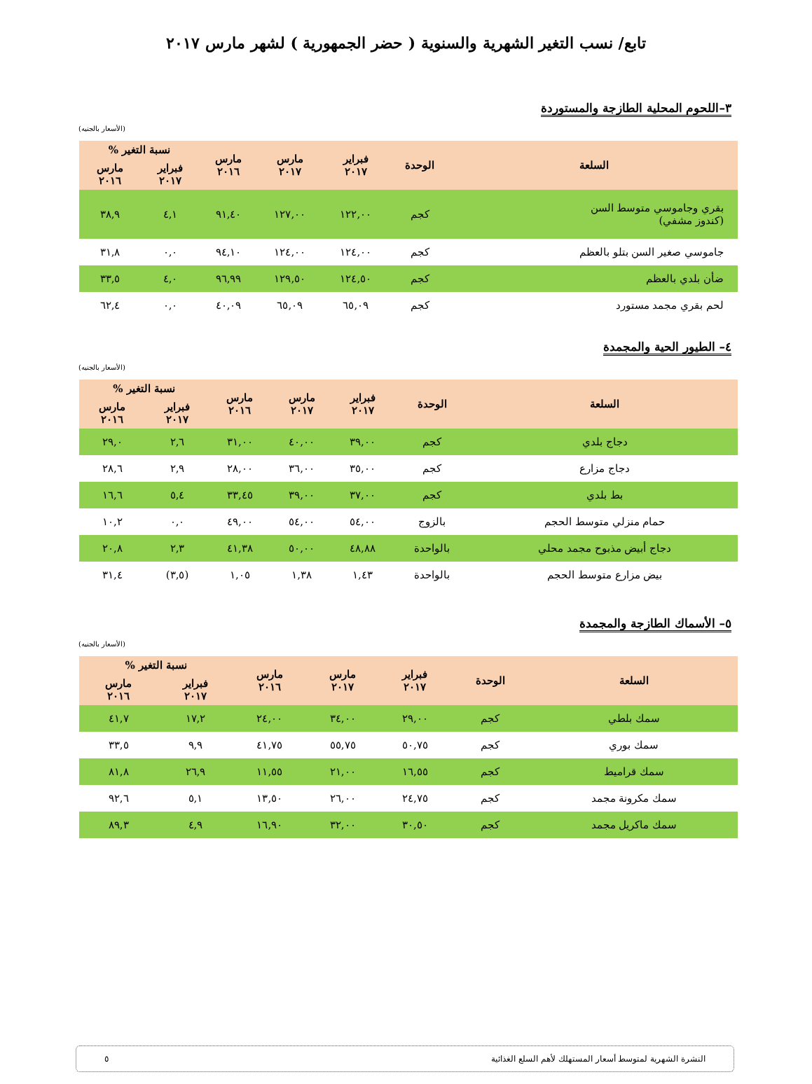تابع/ نسب التغير الشهرية والسنوية ( حضر الجمهورية ) لشهر مارس ٢٠١٧
٣–اللحوم المحلية الطازجة والمستوردة
(الأسعار بالجنيه)
| السلعة | الوحدة | فبراير ٢٠١٧ | مارس ٢٠١٧ | مارس ٢٠١٦ | نسبة التغير % | |
| --- | --- | --- | --- | --- | --- | --- |
| | | | | | فبراير ٢٠١٧ | مارس ٢٠١٦ |
| بقري وجاموسي متوسط السن (كندوز مشفي) | كجم | ١٢٢,٠٠ | ١٢٧,٠٠ | ٩١,٤٠ | ٤,١ | ٣٨,٩ |
| جاموسي صغير السن بتلو بالعظم | كجم | ١٢٤,٠٠ | ١٢٤,٠٠ | ٩٤,١٠ | ٠,٠ | ٣١,٨ |
| ضأن بلدي بالعظم | كجم | ١٢٤,٥٠ | ١٢٩,٥٠ | ٩٦,٩٩ | ٤,٠ | ٣٣,٥ |
| لحم بقري مجمد مستورد | كجم | ٦٥,٠٩ | ٦٥,٠٩ | ٤٠,٠٩ | ٠,٠ | ٦٢,٤ |
٤– الطيور الحية والمجمدة
(الأسعار بالجنيه)
| السلعة | الوحدة | فبراير ٢٠١٧ | مارس ٢٠١٧ | مارس ٢٠١٦ | نسبة التغير % | |
| --- | --- | --- | --- | --- | --- | --- |
| | | | | | فبراير ٢٠١٧ | مارس ٢٠١٦ |
| دجاج بلدي | كجم | ٣٩,٠٠ | ٤٠,٠٠ | ٣١,٠٠ | ٢,٦ | ٢٩,٠ |
| دجاج مزارع | كجم | ٣٥,٠٠ | ٣٦,٠٠ | ٢٨,٠٠ | ٢,٩ | ٢٨,٦ |
| بط بلدي | كجم | ٣٧,٠٠ | ٣٩,٠٠ | ٣٣,٤٥ | ٥,٤ | ١٦,٦ |
| حمام منزلي متوسط الحجم | بالزوج | ٥٤,٠٠ | ٥٤,٠٠ | ٤٩,٠٠ | ٠,٠ | ١٠,٢ |
| دجاج أبيض مذبوح مجمد محلي | بالواحدة | ٤٨,٨٨ | ٥٠,٠٠ | ٤١,٣٨ | ٢,٣ | ٢٠,٨ |
| بيض مزارع متوسط الحجم | بالواحدة | ١,٤٣ | ١,٣٨ | ١,٠٥ | (٣,٥) | ٣١,٤ |
٥– الأسماك الطازجة والمجمدة
(الأسعار بالجنيه)
| السلعة | الوحدة | فبراير ٢٠١٧ | مارس ٢٠١٧ | مارس ٢٠١٦ | نسبة التغير % | |
| --- | --- | --- | --- | --- | --- | --- |
| | | | | | فبراير ٢٠١٧ | مارس ٢٠١٦ |
| سمك بلطي | كجم | ٢٩,٠٠ | ٣٤,٠٠ | ٢٤,٠٠ | ١٧,٢ | ٤١,٧ |
| سمك بوري | كجم | ٥٠,٧٥ | ٥٥,٧٥ | ٤١,٧٥ | ٩,٩ | ٣٣,٥ |
| سمك قراميط | كجم | ١٦,٥٥ | ٢١,٠٠ | ١١,٥٥ | ٢٦,٩ | ٨١,٨ |
| سمك مكرونة مجمد | كجم | ٢٤,٧٥ | ٢٦,٠٠ | ١٣,٥٠ | ٥,١ | ٩٢,٦ |
| سمك ماكريل مجمد | كجم | ٣٠,٥٠ | ٣٢,٠٠ | ١٦,٩٠ | ٤,٩ | ٨٩,٣ |
النشرة الشهرية لمتوسط أسعار المستهلك لأهم السلع الغذائية ٥